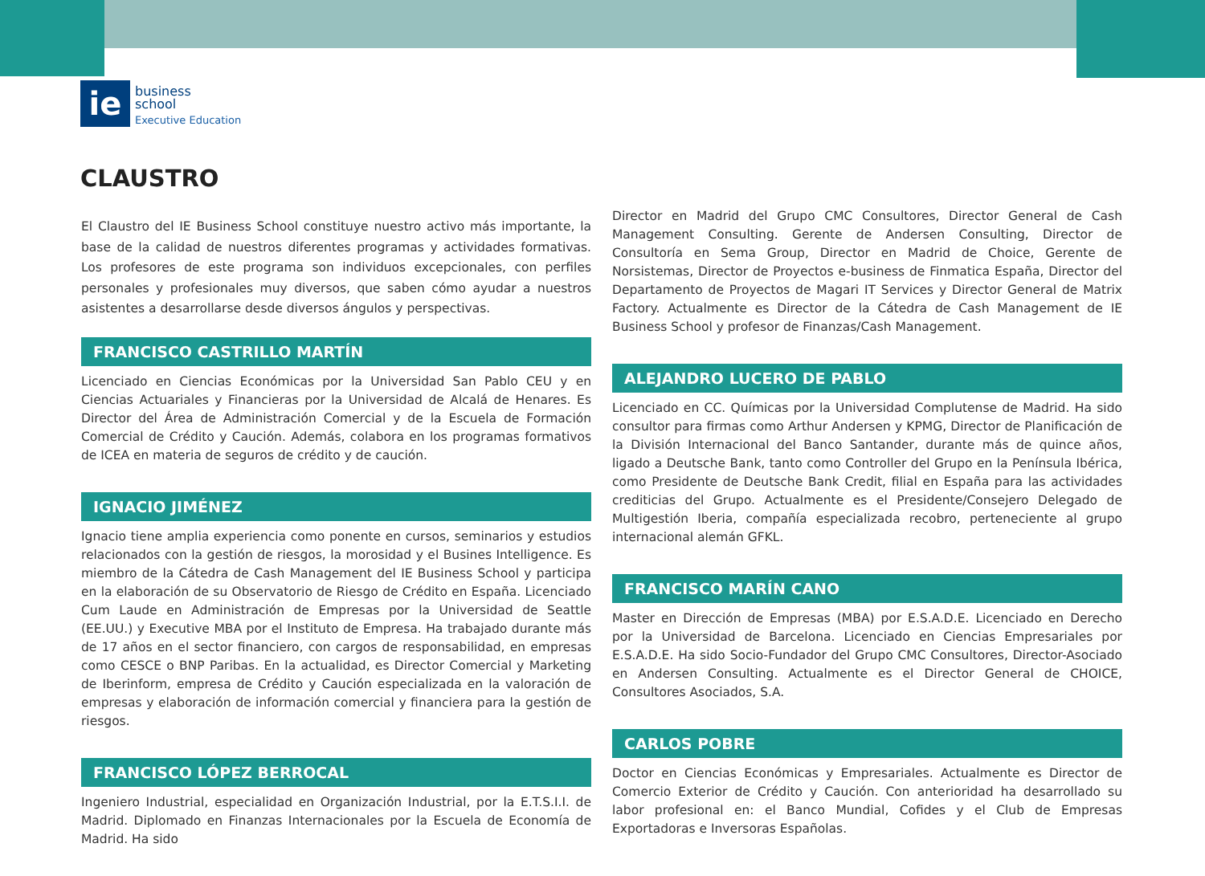ie
business
school
Executive Education
CLAUSTRO
El Claustro del IE Business School constituye nuestro activo más importante, la base de la calidad de nuestros diferentes programas y actividades formativas. Los profesores de este programa son individuos excepcionales, con perfiles personales y profesionales muy diversos, que saben cómo ayudar a nuestros asistentes a desarrollarse desde diversos ángulos y perspectivas.
FRANCISCO CASTRILLO MARTÍN
Licenciado en Ciencias Económicas por la Universidad San Pablo CEU y en Ciencias Actuariales y Financieras por la Universidad de Alcalá de Henares. Es Director del Área de Administración Comercial y de la Escuela de Formación Comercial de Crédito y Caución. Además, colabora en los programas formativos de ICEA en materia de seguros de crédito y de caución.
IGNACIO JIMÉNEZ
Ignacio tiene amplia experiencia como ponente en cursos, seminarios y estudios relacionados con la gestión de riesgos, la morosidad y el Busines Intelligence. Es miembro de la Cátedra de Cash Management del IE Business School y participa en la elaboración de su Observatorio de Riesgo de Crédito en España. Licenciado Cum Laude en Administración de Empresas por la Universidad de Seattle (EE.UU.) y Executive MBA por el Instituto de Empresa. Ha trabajado durante más de 17 años en el sector financiero, con cargos de responsabilidad, en empresas como CESCE o BNP Paribas. En la actualidad, es Director Comercial y Marketing de Iberinform, empresa de Crédito y Caución especializada en la valoración de empresas y elaboración de información comercial y financiera para la gestión de riesgos.
FRANCISCO LÓPEZ BERROCAL
Ingeniero Industrial, especialidad en Organización Industrial, por la E.T.S.I.I. de Madrid. Diplomado en Finanzas Internacionales por la Escuela de Economía de Madrid. Ha sido
Director en Madrid del Grupo CMC Consultores, Director General de Cash Management Consulting. Gerente de Andersen Consulting, Director de Consultoría en Sema Group, Director en Madrid de Choice, Gerente de Norsistemas, Director de Proyectos e-business de Finmatica España, Director del Departamento de Proyectos de Magari IT Services y Director General de Matrix Factory. Actualmente es Director de la Cátedra de Cash Management de IE Business School y profesor de Finanzas/Cash Management.
ALEJANDRO LUCERO DE PABLO
Licenciado en CC. Químicas por la Universidad Complutense de Madrid. Ha sido consultor para firmas como Arthur Andersen y KPMG, Director de Planificación de la División Internacional del Banco Santander, durante más de quince años, ligado a Deutsche Bank, tanto como Controller del Grupo en la Península Ibérica, como Presidente de Deutsche Bank Credit, filial en España para las actividades crediticias del Grupo. Actualmente es el Presidente/Consejero Delegado de Multigestión Iberia, compañía especializada recobro, perteneciente al grupo internacional alemán GFKL.
FRANCISCO MARÍN CANO
Master en Dirección de Empresas (MBA) por E.S.A.D.E. Licenciado en Derecho por la Universidad de Barcelona. Licenciado en Ciencias Empresariales por E.S.A.D.E. Ha sido Socio-Fundador del Grupo CMC Consultores, Director-Asociado en Andersen Consulting. Actualmente es el Director General de CHOICE, Consultores Asociados, S.A.
CARLOS POBRE
Doctor en Ciencias Económicas y Empresariales. Actualmente es Director de Comercio Exterior de Crédito y Caución. Con anterioridad ha desarrollado su labor profesional en: el Banco Mundial, Cofides y el Club de Empresas Exportadoras e Inversoras Españolas.